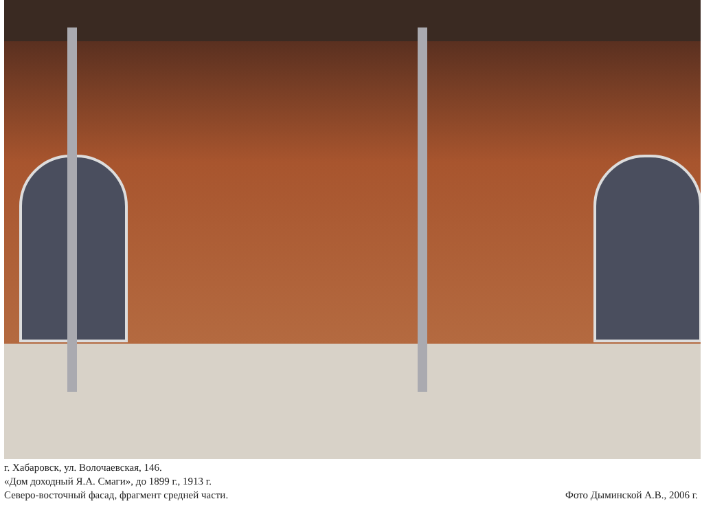г. Хабаровск, ул. Волочаевская, 146.
«Дом доходный Я.А. Смаги», до 1899 г., 1913 г.
Северо-восточный фасад, фрагмент средней части.
Фото Дыминской А.В., 2006 г.